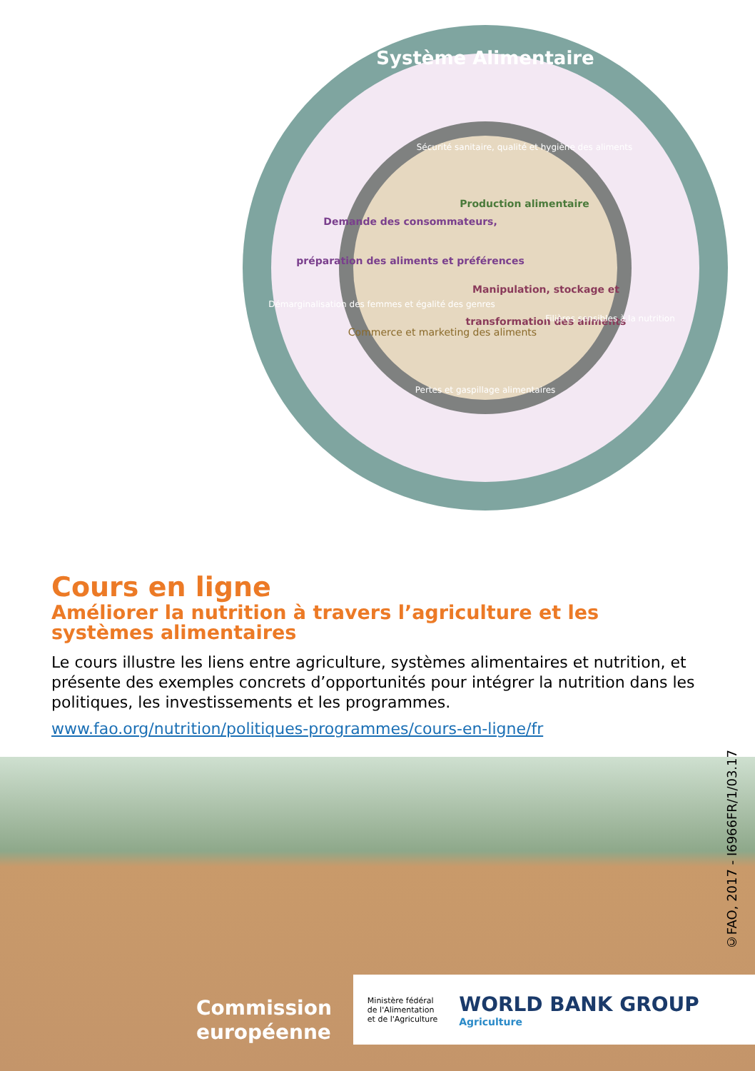Système Alimentaire
Demande des consommateurs,
préparation des aliments et préférences
Production alimentaire
Manipulation, stockage et
transformation des aliments
Commerce et marketing des aliments
Sécurité sanitaire, qualité et hygiène des aliments
Pertes et gaspillage alimentaires
Démarginalisation des femmes et égalité des genres
Filières sensibles à la nutrition
Cours en ligne
Améliorer la nutrition à travers l’agriculture et les systèmes alimentaires
Le cours illustre les liens entre agriculture, systèmes alimentaires et nutrition, et présente des exemples concrets d’opportunités pour intégrer la nutrition dans les politiques, les investissements et les programmes.
www.fao.org/nutrition/politiques-programmes/cours-en-ligne/fr
©FAO, 2017 - I6966FR/1/03.17
Commission
européenne
Ministère fédéral
de l'Alimentation
et de l'Agriculture
WORLD BANK GROUP
Agriculture